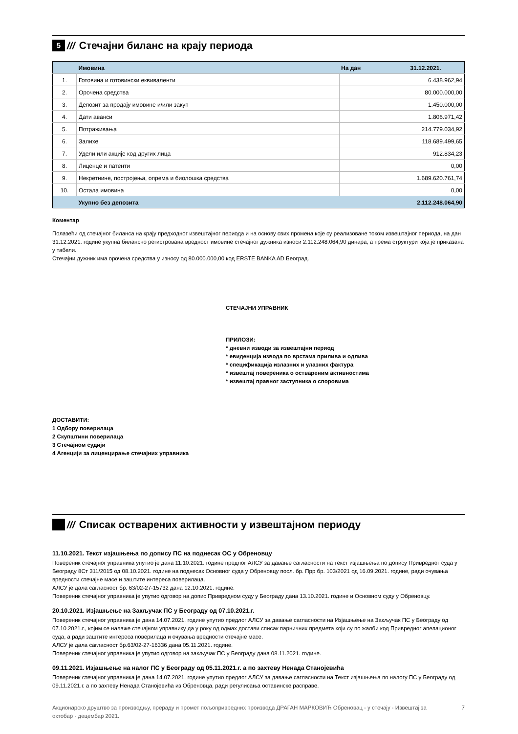5 /// Стечајни биланс на крају периода
| | Имовина | На дан | 31.12.2021. |
| --- | --- | --- | --- |
| 1. | Готовина и готовински еквиваленти | 6.438.962,94 | |
| 2. | Орочена средства | 80.000.000,00 | |
| 3. | Депозит за продају имовине и/или закуп | 1.450.000,00 | |
| 4. | Дати аванси | 1.806.971,42 | |
| 5. | Потраживања | 214.779.034,92 | |
| 6. | Залихе | 118.689.499,65 | |
| 7. | Удели или акције код других лица | 912.834,23 | |
| 8. | Лиценце и патенти | 0,00 | |
| 9. | Некретнине, постројења, опрема и биолошка средства | 1.689.620.761,74 | |
| 10. | Остала имовина | 0,00 | |
| | Укупно без депозита | 2.112.248.064,90 | |
Коментар
Полазећи од стечајног биланса на крају предходног извештајног периода и на основу свих промена које су реализоване током извештајног периода, на дан 31.12.2021. године укупна билансно регистрована вредност имовине стечајног дужника износи 2.112.248.064,90 динара, а према структури која је приказана у табели.
Стечајни дужник има орочена средства у износу од 80.000.000,00 код ERSTE BANKA AD Београд.
СТЕЧАЈНИ УПРАВНИК
ПРИЛОЗИ:
* дневни изводи за извештајни период
* евиденција извода по врстама прилива и одлива
* спецификација излазних и улазних фактура
* извештај повереника о оствареним активностима
* извештај правног заступника о споровима
ДОСТАВИТИ:
1 Одбору поверилаца
2 Скупштини поверилаца
3 Стечајном судији
4 Агенцији за лиценцирање стечајних управника
/// Списак остварених активности у извештајном периоду
11.10.2021. Текст изјашњења по допису ПС на поднесак ОС у Обреновцу
Повереник стечајног управника упутио је дана 11.10.2021. године предлог АЛСУ за давање сагласности на текст изјашњења по допису Привредног суда у Београду 8Ст 311/2015 од 08.10.2021. године на поднесак Основног суда у Обреновцу посл. бр. Прр бр. 103/2021 од 16.09.2021. године, ради очувања вредности стечајне масе и заштите интереса поверилаца.
АЛСУ је дала сагласност бр. 63/02-27-15732 дана 12.10.2021. године.
Повереник стечајног управника је упутио одговор на допис Привредном суду у Београду дана 13.10.2021. године и Основном суду у Обреновцу.
20.10.2021. Изјашњење на Закључак ПС у Београду од 07.10.2021.г.
Повереник стечајног управника је дана 14.07.2021. године упутио предлог АЛСУ за давање сагласности на Изјашњење на Закључак ПС у Београду од 07.10.2021.г., којим се налаже стечајном управнику да у року од одмах достави списак парничних предмета који су по жалби код Привредног апелационог суда, а ради заштите интереса поверилаца и очувања вредности стечајне масе.
АЛСУ је дала сагласност бр.63/02-27-16336 дана 05.11.2021. године.
Повереник стечајног управника је упутио одговор на закључак ПС у Београду дана 08.11.2021. године.
09.11.2021. Изјашњење на налог ПС у Београду од 05.11.2021.г. а по захтеву Ненада Станојевића
Повереник стечајног управника је дана 14.07.2021. године упутио предлог АЛСУ за давање сагласности на Текст изјашњења по налогу ПС у Београду од 09.11.2021.г. а по захтеву Ненада Станојевића из Обреновца, ради регулисања оставинске расправе.
Акционарско друштво за производњу, прераду и промет пољопривредних производа ДРАГАН МАРКОВИЋ Обреновац - у стечају - Извештај за октобар - децембар 2021. 7